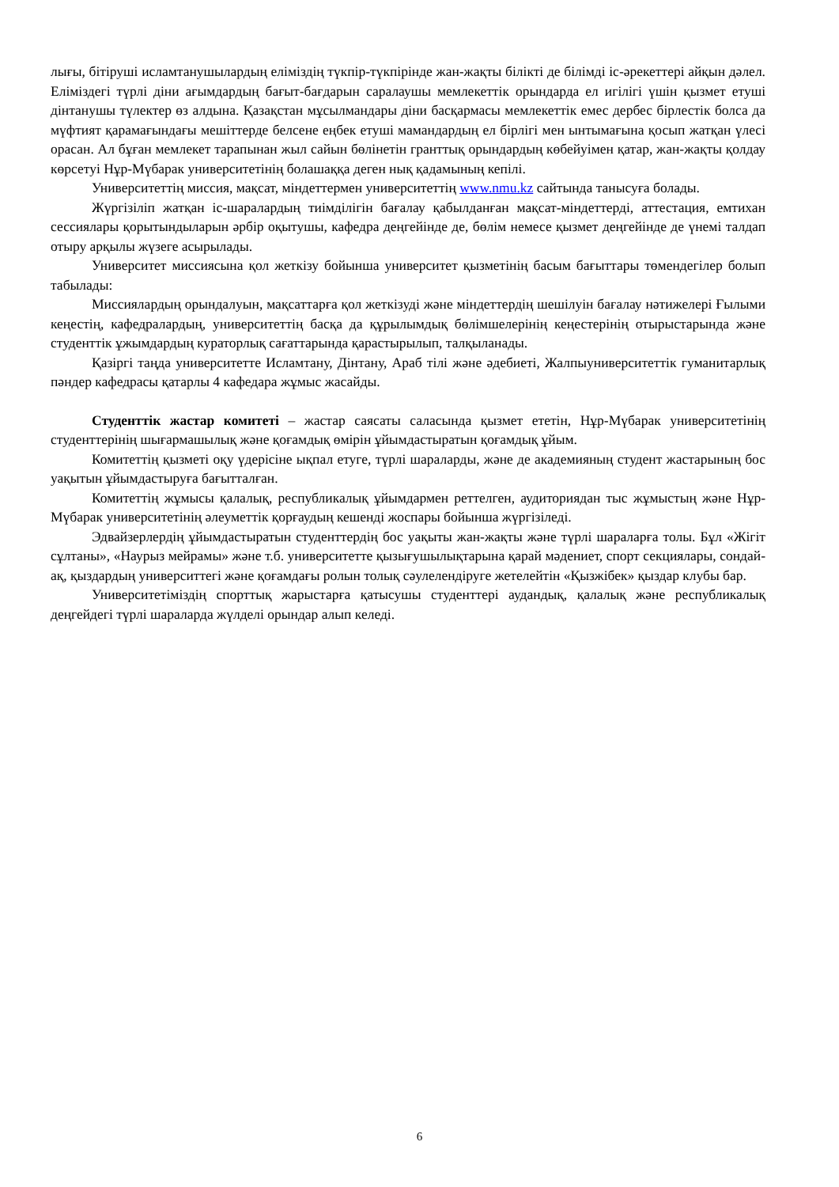лығы, бітіруші исламтанушылардың еліміздің түкпір-түкпірінде жан-жақты білікті де білімді іс-әрекеттері айқын дәлел. Еліміздегі түрлі діни ағымдардың бағыт-бағдарын саралаушы мемлекеттік орындарда ел игілігі үшін қызмет етуші дінтанушы түлектер өз алдына. Қазақстан мұсылмандары діни басқармасы мемлекеттік емес дербес бірлестік болса да мүфтият қарамағындағы мешіттерде белсене еңбек етуші мамандардың ел бірлігі мен ынтымағына қосып жатқан үлесі орасан. Ал бұған мемлекет тарапынан жыл сайын бөлінетін гранттық орындардың көбейуімен қатар, жан-жақты қолдау көрсетуі Нұр-Мүбарак университетінің болашаққа деген нық қадамының кепілі.
Университеттің миссия, мақсат, міндеттермен университеттің www.nmu.kz сайтында танысуға болады.
Жүргізіліп жатқан іс-шаралардың тиімділігін бағалау қабылданған мақсат-міндеттерді, аттестация, емтихан сессиялары қорытындыларын әрбір оқытушы, кафедра деңгейінде де, бөлім немесе қызмет деңгейінде де үнемі талдап отыру арқылы жүзеге асырылады.
Университет миссиясына қол жеткізу бойынша университет қызметінің басым бағыттары төмендегілер болып табылады:
Миссиялардың орындалуын, мақсаттарға қол жеткізуді және міндеттердің шешілуін бағалау нәтижелері Ғылыми кеңестің, кафедралардың, университеттің басқа да құрылымдық бөлімшелерінің кеңестерінің отырыстарында және студенттік ұжымдардың кураторлық сағаттарында қарастырылып, талқыланады.
Қазіргі таңда университетте Исламтану, Дінтану, Араб тілі және әдебиеті, Жалпыуниверситеттік гуманитарлық пәндер кафедрасы қатарлы 4 кафедара жұмыс жасайды.
Студенттік жастар комитеті – жастар саясаты саласында қызмет ететін, Нұр-Мүбарак университетінің студенттерінің шығармашылық және қоғамдық өмірін ұйымдастыратын қоғамдық ұйым.
Комитеттің қызметі оқу үдерісіне ықпал етуге, түрлі шараларды, және де академияның студент жастарының бос уақытын ұйымдастыруға бағытталған.
Комитеттің жұмысы қалалық, республикалық ұйымдармен реттелген, аудиториядан тыс жұмыстың және Нұр-Мүбарак университетінің әлеуметтік қорғаудың кешенді жоспары бойынша жүргізіледі.
Эдвайзерлердің ұйымдастыратын студенттердің бос уақыты жан-жақты және түрлі шараларға толы. Бұл «Жігіт сұлтаны», «Наурыз мейрамы» және т.б. университетте қызығушылықтарына қарай мәдениет, спорт секциялары, сондай-ақ, қыздардың университтегі және қоғамдағы ролын толық сәулелендіруге жетелейтін «Қызжібек» қыздар клубы бар.
Университетіміздің спорттық жарыстарға қатысушы студенттері аудандық, қалалық және республикалық деңгейдегі түрлі шараларда жүлделі орындар алып келеді.
6